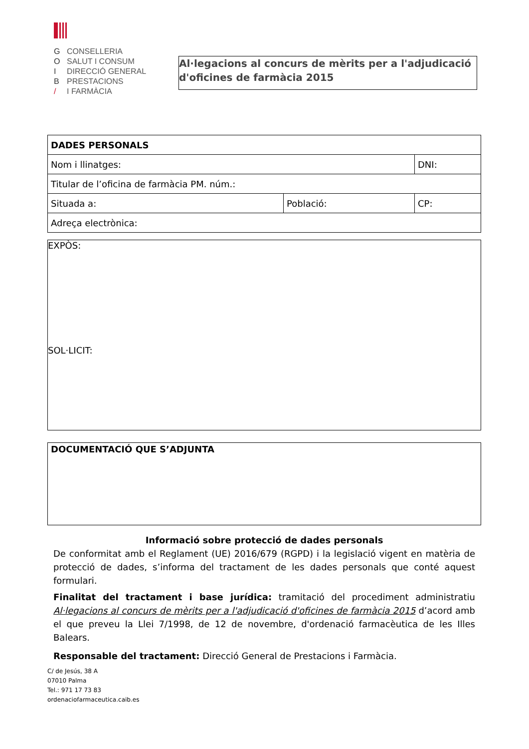G CONSELLERIA
O SALUT I CONSUM
I DIRECCIÓ GENERAL
B PRESTACIONS
/ I FARMÀCIA
Al·legacions al concurs de mèrits per a l'adjudicació d'oficines de farmàcia 2015
| DADES PERSONALS | | |
| Nom i llinatges: | | DNI: |
| Titular de l’oficina de farmàcia PM. núm.: | | |
| Situada a: | Població: | CP: |
| Adreça electrònica: | | |
EXPÒS:
SOL·LICIT:
DOCUMENTACIÓ QUE S’ADJUNTA
Informació sobre protecció de dades personals
De conformitat amb el Reglament (UE) 2016/679 (RGPD) i la legislació vigent en matèria de protecció de dades, s’informa del tractament de les dades personals que conté aquest formulari.
Finalitat del tractament i base jurídica: tramitació del procediment administratiu Al·legacions al concurs de mèrits per a l'adjudicació d'oficines de farmàcia 2015 d’acord amb el que preveu la Llei 7/1998, de 12 de novembre, d'ordenació farmacèutica de les Illes Balears.
Responsable del tractament: Direcció General de Prestacions i Farmàcia.
C/ de Jesús, 38 A
07010 Palma
Tel.: 971 17 73 83
ordenaciofarmaceutica.caib.es